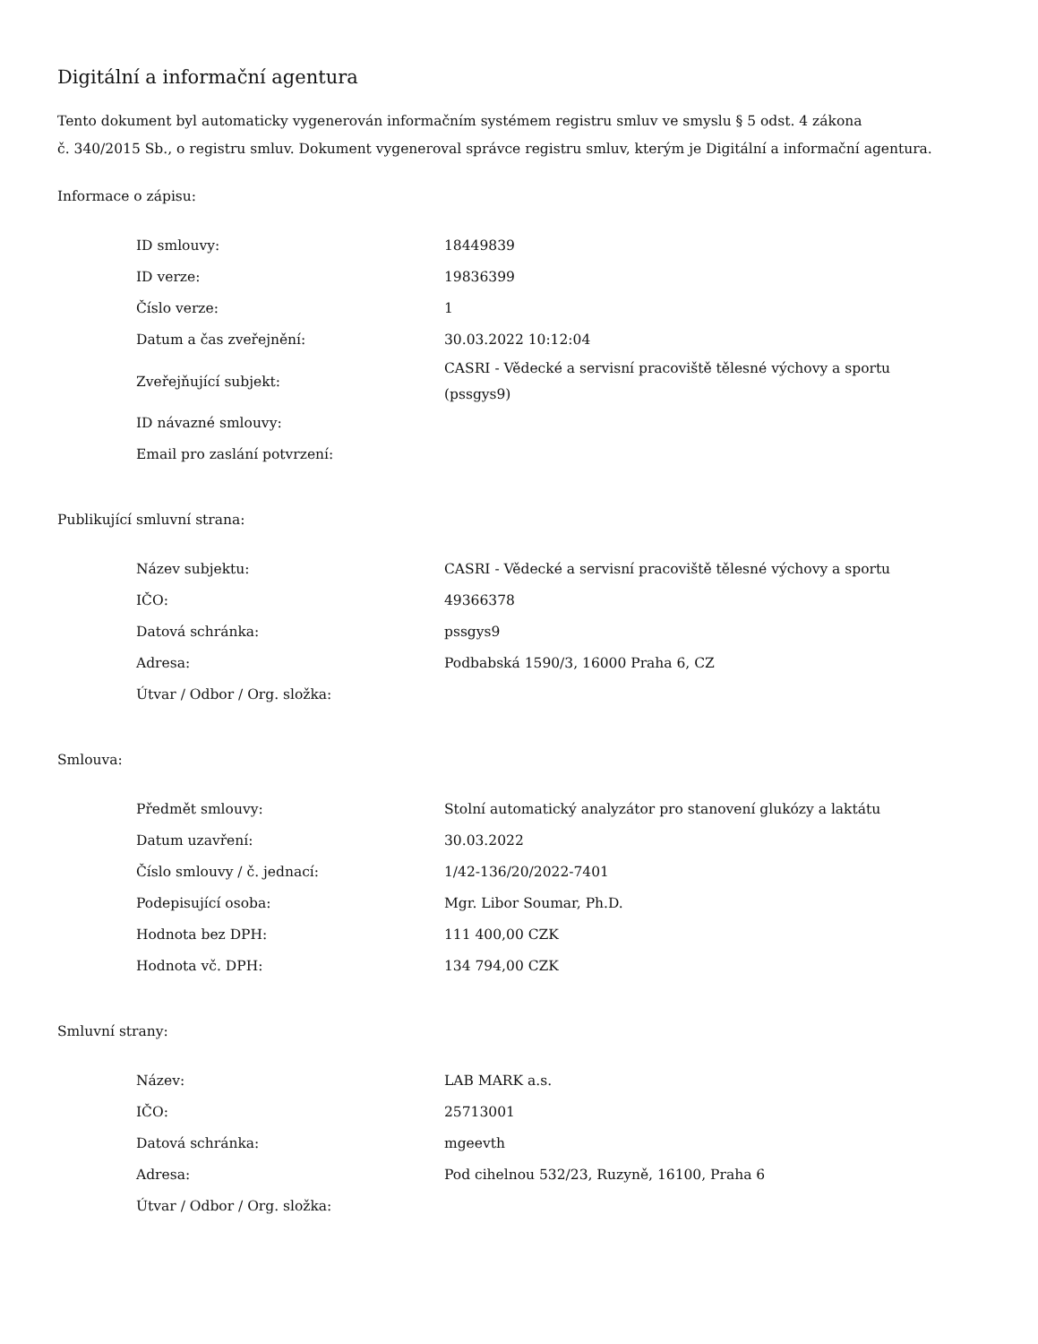Digitální a informační agentura
Tento dokument byl automaticky vygenerován informačním systémem registru smluv ve smyslu § 5 odst. 4 zákona
č. 340/2015 Sb., o registru smluv. Dokument vygeneroval správce registru smluv, kterým je Digitální a informační agentura.
Informace o zápisu:
| ID smlouvy: | 18449839 |
| ID verze: | 19836399 |
| Číslo verze: | 1 |
| Datum a čas zveřejnění: | 30.03.2022 10:12:04 |
| Zveřejňující subjekt: | CASRI - Vědecké a servisní pracoviště tělesné výchovy a sportu (pssgys9) |
| ID návazné smlouvy: | |
| Email pro zaslání potvrzení: | |
Publikující smluvní strana:
| Název subjektu: | CASRI - Vědecké a servisní pracoviště tělesné výchovy a sportu |
| IČO: | 49366378 |
| Datová schránka: | pssgys9 |
| Adresa: | Podbabská 1590/3, 16000 Praha 6, CZ |
| Útvar / Odbor / Org. složka: | |
Smlouva:
| Předmět smlouvy: | Stolní automatický analyzátor pro stanovení glukózy a laktátu |
| Datum uzavření: | 30.03.2022 |
| Číslo smlouvy / č. jednací: | 1/42-136/20/2022-7401 |
| Podepisující osoba: | Mgr. Libor Soumar, Ph.D. |
| Hodnota bez DPH: | 111 400,00 CZK |
| Hodnota vč. DPH: | 134 794,00 CZK |
Smluvní strany:
| Název: | LAB MARK a.s. |
| IČO: | 25713001 |
| Datová schránka: | mgeevth |
| Adresa: | Pod cihelnou 532/23, Ruzyně, 16100, Praha 6 |
| Útvar / Odbor / Org. složka: | |